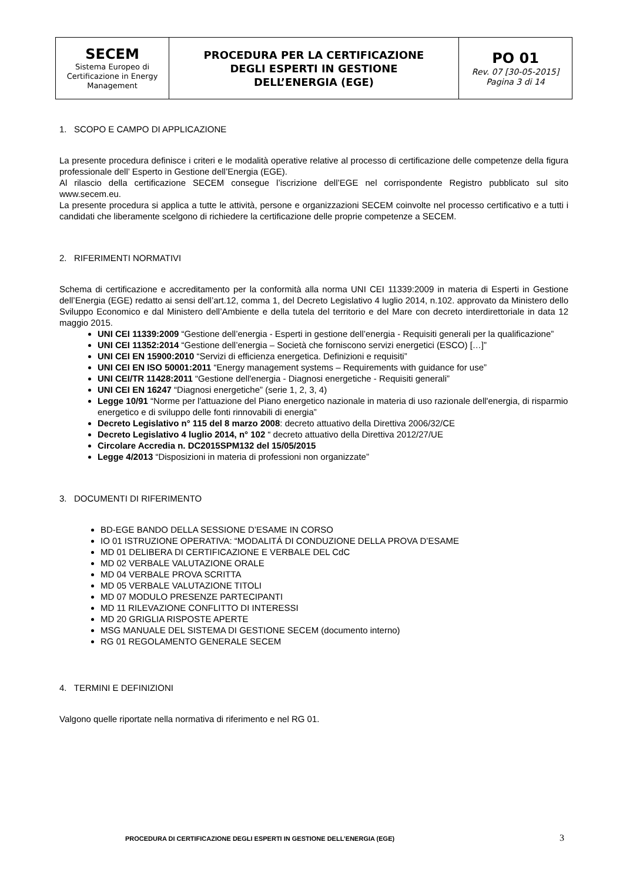| SECEM Sistema Europeo di Certificazione in Energy Management | PROCEDURA PER LA CERTIFICAZIONE DEGLI ESPERTI IN GESTIONE DELL’ENERGIA (EGE) | PO 01 Rev. 07 [30-05-2015] Pagina 3 di 14 |
1. SCOPO E CAMPO DI APPLICAZIONE
La presente procedura definisce i criteri e le modalità operative relative al processo di certificazione delle competenze della figura professionale dell’ Esperto in Gestione dell’Energia (EGE).
Al rilascio della certificazione SECEM consegue l’iscrizione dell’EGE nel corrispondente Registro pubblicato sul sito www.secem.eu.
La presente procedura si applica a tutte le attività, persone e organizzazioni SECEM coinvolte nel processo certificativo e a tutti i candidati che liberamente scelgono di richiedere la certificazione delle proprie competenze a SECEM.
2. RIFERIMENTI NORMATIVI
Schema di certificazione e accreditamento per la conformità alla norma UNI CEI 11339:2009 in materia di Esperti in Gestione dell’Energia (EGE) redatto ai sensi dell’art.12, comma 1, del Decreto Legislativo 4 luglio 2014, n.102. approvato da Ministero dello Sviluppo Economico e dal Ministero dell’Ambiente e della tutela del territorio e del Mare con decreto interdirettoriale in data 12 maggio 2015.
UNI CEI 11339:2009 “Gestione dell’energia - Esperti in gestione dell’energia - Requisiti generali per la qualificazione”
UNI CEI 11352:2014 “Gestione dell’energia – Società che forniscono servizi energetici (ESCO) […]”
UNI CEI EN 15900:2010 “Servizi di efficienza energetica. Definizioni e requisiti”
UNI CEI EN ISO 50001:2011 “Energy management systems – Requirements with guidance for use”
UNI CEI/TR 11428:2011 “Gestione dell'energia - Diagnosi energetiche - Requisiti generali”
UNI CEI EN 16247 “Diagnosi energetiche” (serie 1, 2, 3, 4)
Legge 10/91 “Norme per l'attuazione del Piano energetico nazionale in materia di uso razionale dell'energia, di risparmio energetico e di sviluppo delle fonti rinnovabili di energia”
Decreto Legislativo n° 115 del 8 marzo 2008: decreto attuativo della Direttiva 2006/32/CE
Decreto Legislativo 4 luglio 2014, n° 102 “ decreto attuativo della Direttiva 2012/27/UE
Circolare Accredia n. DC2015SPM132 del 15/05/2015
Legge 4/2013 “Disposizioni in materia di professioni non organizzate”
3. DOCUMENTI DI RIFERIMENTO
BD-EGE BANDO DELLA SESSIONE D’ESAME IN CORSO
IO 01 ISTRUZIONE OPERATIVA: “MODALITÁ DI CONDUZIONE DELLA PROVA D’ESAME
MD 01 DELIBERA DI CERTIFICAZIONE E VERBALE DEL CdC
MD 02 VERBALE VALUTAZIONE ORALE
MD 04 VERBALE PROVA SCRITTA
MD 05 VERBALE VALUTAZIONE TITOLI
MD 07 MODULO PRESENZE PARTECIPANTI
MD 11 RILEVAZIONE CONFLITTO DI INTERESSI
MD 20 GRIGLIA RISPOSTE APERTE
MSG MANUALE DEL SISTEMA DI GESTIONE SECEM (documento interno)
RG 01 REGOLAMENTO GENERALE SECEM
4. TERMINI E DEFINIZIONI
Valgono quelle riportate nella normativa di riferimento e nel RG 01.
PROCEDURA DI CERTIFICAZIONE DEGLI ESPERTI IN GESTIONE DELL’ENERGIA (EGE) 3